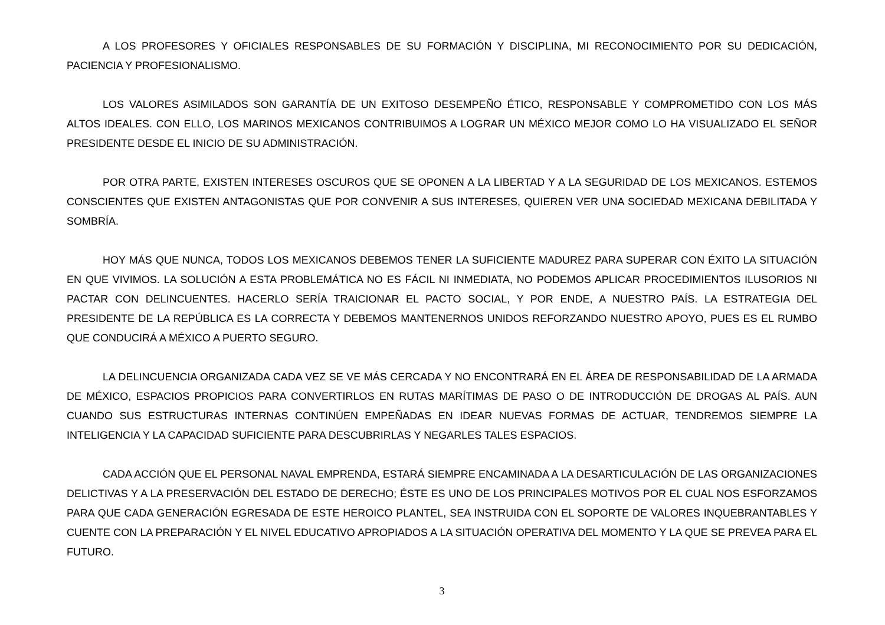A LOS PROFESORES Y OFICIALES RESPONSABLES DE SU FORMACIÓN Y DISCIPLINA, MI RECONOCIMIENTO POR SU DEDICACIÓN, PACIENCIA Y PROFESIONALISMO.
LOS VALORES ASIMILADOS SON GARANTÍA DE UN EXITOSO DESEMPEÑO ÉTICO, RESPONSABLE Y COMPROMETIDO CON LOS MÁS ALTOS IDEALES. CON ELLO, LOS MARINOS MEXICANOS CONTRIBUIMOS A LOGRAR UN MÉXICO MEJOR COMO LO HA VISUALIZADO EL SEÑOR PRESIDENTE DESDE EL INICIO DE SU ADMINISTRACIÓN.
POR OTRA PARTE, EXISTEN INTERESES OSCUROS QUE SE OPONEN A LA LIBERTAD Y A LA SEGURIDAD DE LOS MEXICANOS. ESTEMOS CONSCIENTES QUE EXISTEN ANTAGONISTAS QUE POR CONVENIR A SUS INTERESES, QUIEREN VER UNA SOCIEDAD MEXICANA DEBILITADA Y SOMBRÍA.
HOY MÁS QUE NUNCA, TODOS LOS MEXICANOS DEBEMOS TENER LA SUFICIENTE MADUREZ PARA SUPERAR CON ÉXITO LA SITUACIÓN EN QUE VIVIMOS. LA SOLUCIÓN A ESTA PROBLEMÁTICA NO ES FÁCIL NI INMEDIATA, NO PODEMOS APLICAR PROCEDIMIENTOS ILUSORIOS NI PACTAR CON DELINCUENTES. HACERLO SERÍA TRAICIONAR EL PACTO SOCIAL, Y POR ENDE, A NUESTRO PAÍS. LA ESTRATEGIA DEL PRESIDENTE DE LA REPÚBLICA ES LA CORRECTA Y DEBEMOS MANTENERNOS UNIDOS REFORZANDO NUESTRO APOYO, PUES ES EL RUMBO QUE CONDUCIRÁ A MÉXICO A PUERTO SEGURO.
LA DELINCUENCIA ORGANIZADA CADA VEZ SE VE MÁS CERCADA Y NO ENCONTRARÁ EN EL ÁREA DE RESPONSABILIDAD DE LA ARMADA DE MÉXICO, ESPACIOS PROPICIOS PARA CONVERTIRLOS EN RUTAS MARÍTIMAS DE PASO O DE INTRODUCCIÓN DE DROGAS AL PAÍS. AUN CUANDO SUS ESTRUCTURAS INTERNAS CONTINÚEN EMPEÑADAS EN IDEAR NUEVAS FORMAS DE ACTUAR, TENDREMOS SIEMPRE LA INTELIGENCIA Y LA CAPACIDAD SUFICIENTE PARA DESCUBRIRLAS Y NEGARLES TALES ESPACIOS.
CADA ACCIÓN QUE EL PERSONAL NAVAL EMPRENDA, ESTARÁ SIEMPRE ENCAMINADA A LA DESARTICULACIÓN DE LAS ORGANIZACIONES DELICTIVAS Y A LA PRESERVACIÓN DEL ESTADO DE DERECHO; ÉSTE ES UNO DE LOS PRINCIPALES MOTIVOS POR EL CUAL NOS ESFORZAMOS PARA QUE CADA GENERACIÓN EGRESADA DE ESTE HEROICO PLANTEL, SEA INSTRUIDA CON EL SOPORTE DE VALORES INQUEBRANTABLES Y CUENTE CON LA PREPARACIÓN Y EL NIVEL EDUCATIVO APROPIADOS A LA SITUACIÓN OPERATIVA DEL MOMENTO Y LA QUE SE PREVEA PARA EL FUTURO.
3